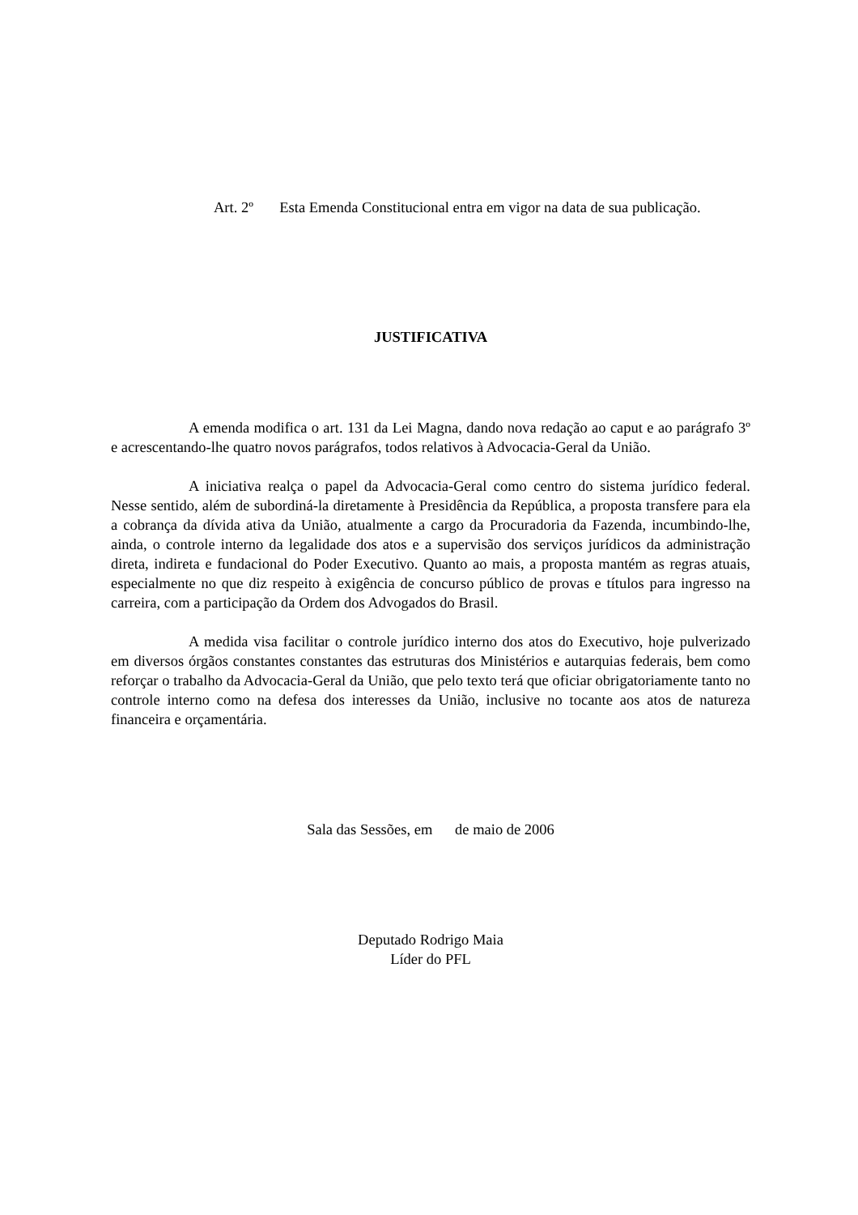Art. 2º Esta Emenda Constitucional entra em vigor na data de sua publicação.
JUSTIFICATIVA
A emenda modifica o art. 131 da Lei Magna, dando nova redação ao caput e ao parágrafo 3º e acrescentando-lhe quatro novos parágrafos, todos relativos à Advocacia-Geral da União.
A iniciativa realça o papel da Advocacia-Geral como centro do sistema jurídico federal. Nesse sentido, além de subordiná-la diretamente à Presidência da República, a proposta transfere para ela a cobrança da dívida ativa da União, atualmente a cargo da Procuradoria da Fazenda, incumbindo-lhe, ainda, o controle interno da legalidade dos atos e a supervisão dos serviços jurídicos da administração direta, indireta e fundacional do Poder Executivo. Quanto ao mais, a proposta mantém as regras atuais, especialmente no que diz respeito à exigência de concurso público de provas e títulos para ingresso na carreira, com a participação da Ordem dos Advogados do Brasil.
A medida visa facilitar o controle jurídico interno dos atos do Executivo, hoje pulverizado em diversos órgãos constantes constantes das estruturas dos Ministérios e autarquias federais, bem como reforçar o trabalho da Advocacia-Geral da União, que pelo texto terá que oficiar obrigatoriamente tanto no controle interno como na defesa dos interesses da União, inclusive no tocante aos atos de natureza financeira e orçamentária.
Sala das Sessões, em de maio de 2006
Deputado Rodrigo Maia
Líder do PFL